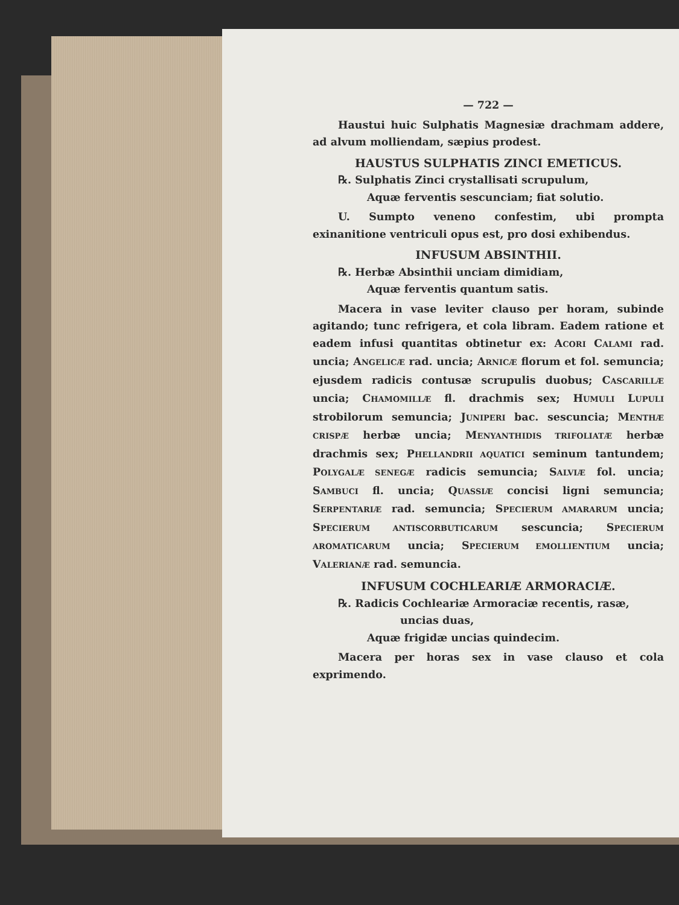— 722 —
Haustui huic Sulphatis Magnesiæ drachmam addere, ad alvum molliendam, sæpius prodest.
HAUSTUS SULPHATIS ZINCI EMETICUS.
℞. Sulphatis Zinci crystallisati scrupulum,
Aquæ ferventis sescunciam; fiat solutio.
U. Sumpto veneno confestim, ubi prompta exinanitione ventriculi opus est, pro dosi exhibendus.
INFUSUM ABSINTHII.
℞. Herbæ Absinthii unciam dimidiam,
Aquæ ferventis quantum satis.
Macera in vase leviter clauso per horam, subinde agitando; tunc refrigera, et cola libram. Eadem ratione et eadem infusi quantitas obtinetur ex: ACORI CALAMI rad. uncia; ANGELICÆ rad. uncia; ARNICÆ florum et fol. semuncia; ejusdem radicis contusæ scrupulis duobus; CASCARILLÆ uncia; CHAMOMILLÆ fl. drachmis sex; HUMULI LUPULI strobilorum semuncia; JUNIPERI bac. sescuncia; MENTHÆ CRISPÆ herbæ uncia; MENYANTHIDIS TRIFOLIATÆ herbæ drachmis sex; PHELLANDRII AQUATICI seminum tantundem; POLYGALÆ SENEGÆ radicis semuncia; SALVIÆ fol. uncia; SAMBUCI fl. uncia; QUASSIÆ concisi ligni semuncia; SERPENTARIÆ rad. semuncia; SPECIERUM AMARARUM uncia; SPECIERUM ANTISCORBUTICARUM sescuncia; SPECIERUM AROMATICARUM uncia; SPECIERUM EMOLLIENTIUM uncia; VALERIANÆ rad. semuncia.
INFUSUM COCHLEARIÆ ARMORACIÆ.
℞. Radicis Cochleariæ Armoraciæ recentis, rasæ,
uncias duas,
Aquæ frigidæ uncias quindecim.
Macera per horas sex in vase clauso et cola exprimendo.